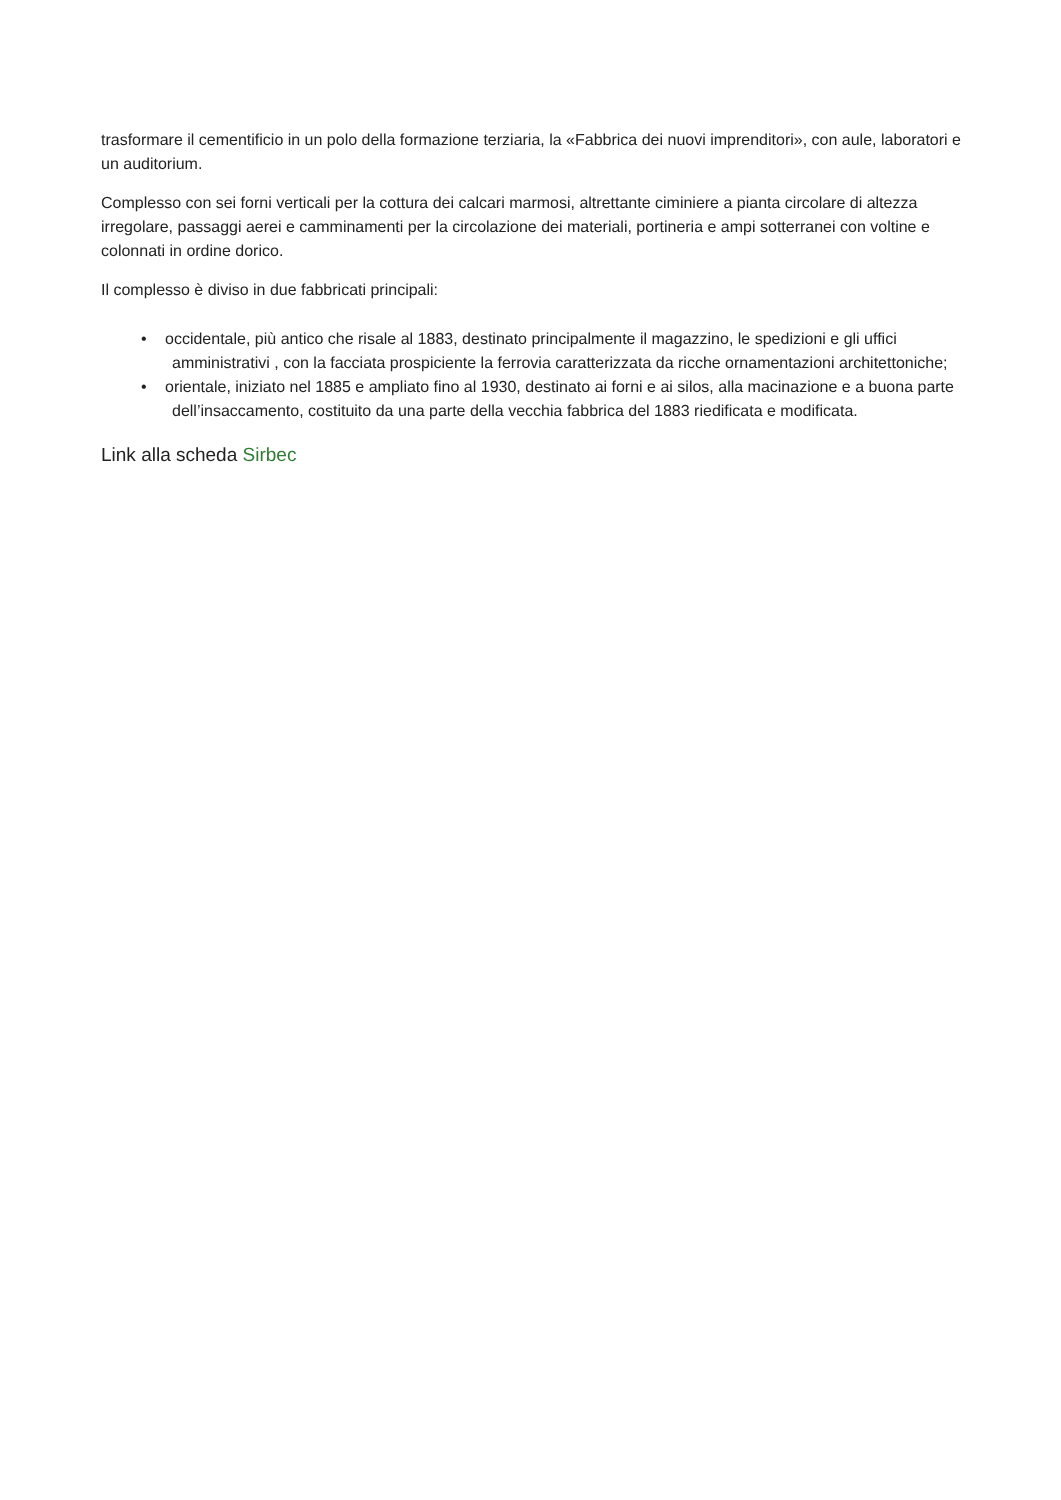trasformare il cementificio in un polo della formazione terziaria, la «Fabbrica dei nuovi imprenditori», con aule, laboratori e un auditorium.
Complesso con sei forni verticali per la cottura dei calcari marmosi, altrettante ciminiere a pianta circolare di altezza irregolare, passaggi aerei e camminamenti per la circolazione dei materiali, portineria e ampi sotterranei con voltine e colonnati in ordine dorico.
Il complesso è diviso in due fabbricati principali:
• occidentale, più antico che risale al 1883, destinato principalmente il magazzino, le spedizioni e gli uffici amministrativi , con la facciata prospiciente la ferrovia caratterizzata da ricche ornamentazioni architettoniche;
• orientale, iniziato nel 1885 e ampliato fino al 1930, destinato ai forni e ai silos, alla macinazione e a buona parte dell’insaccamento, costituito da una parte della vecchia fabbrica del 1883 riedificata e modificata.
Link alla scheda Sirbec